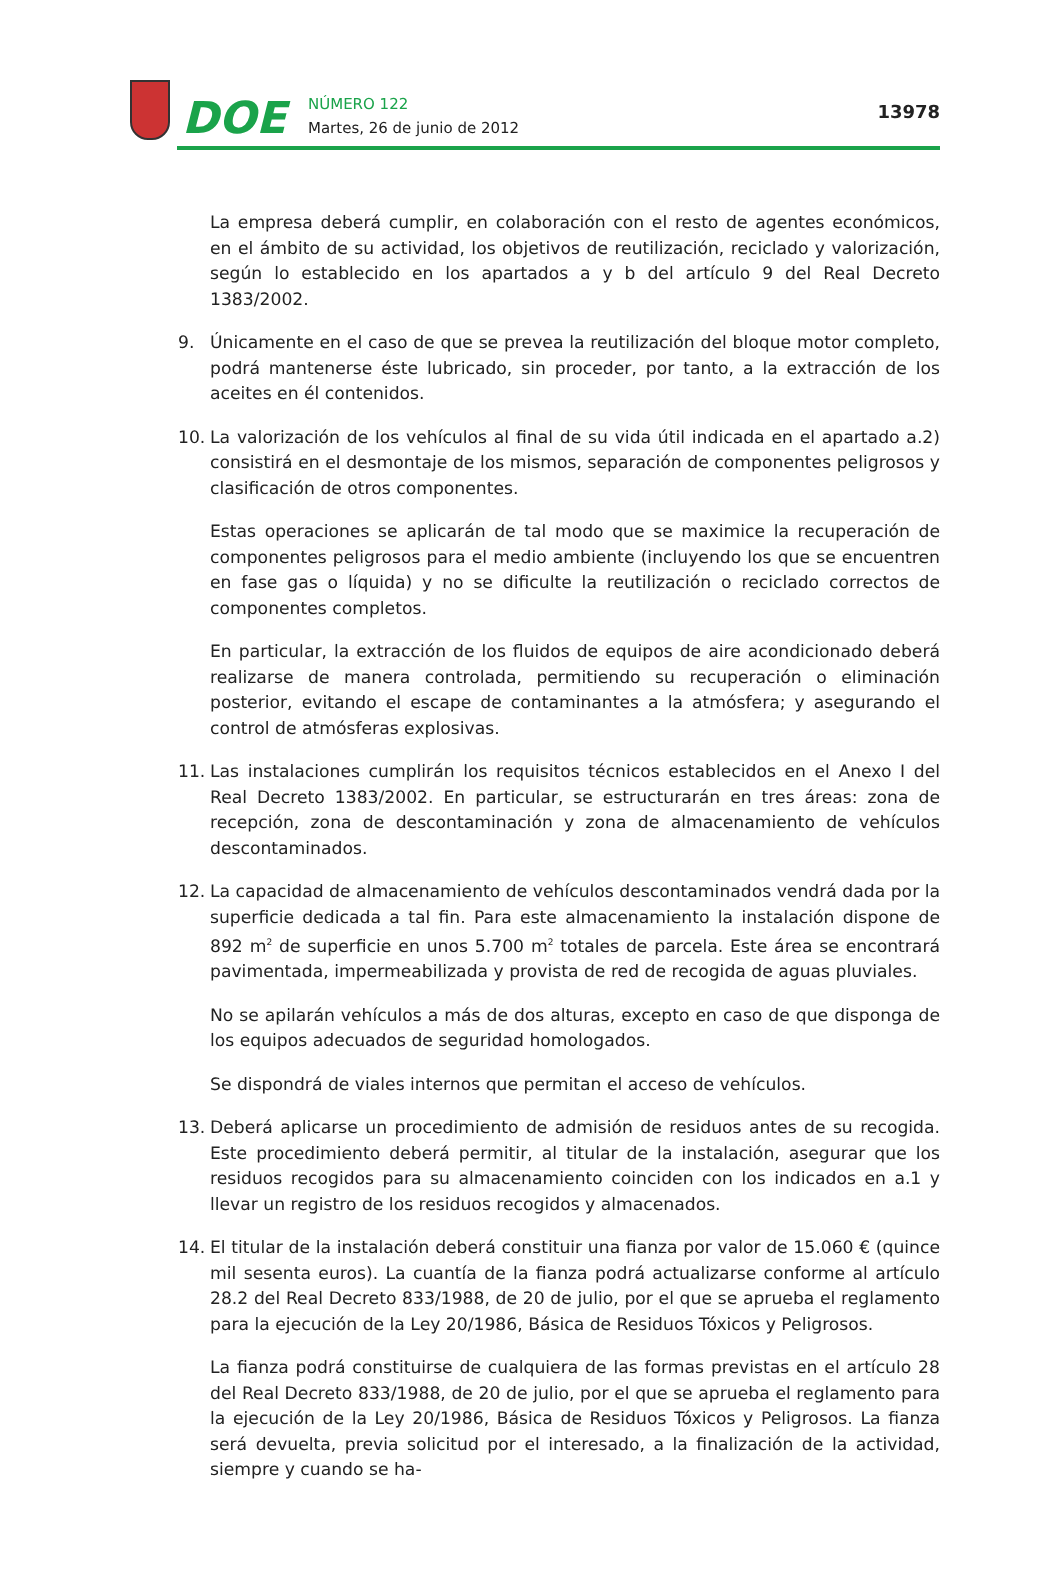DOE
NÚMERO 122
Martes, 26 de junio de 2012
13978
La empresa deberá cumplir, en colaboración con el resto de agentes económicos, en el ámbito de su actividad, los objetivos de reutilización, reciclado y valorización, según lo establecido en los apartados a y b del artículo 9 del Real Decreto 1383/2002.
9. Únicamente en el caso de que se prevea la reutilización del bloque motor completo, podrá mantenerse éste lubricado, sin proceder, por tanto, a la extracción de los aceites en él contenidos.
10. La valorización de los vehículos al final de su vida útil indicada en el apartado a.2) consistirá en el desmontaje de los mismos, separación de componentes peligrosos y clasificación de otros componentes.
Estas operaciones se aplicarán de tal modo que se maximice la recuperación de componentes peligrosos para el medio ambiente (incluyendo los que se encuentren en fase gas o líquida) y no se dificulte la reutilización o reciclado correctos de componentes completos.
En particular, la extracción de los fluidos de equipos de aire acondicionado deberá realizarse de manera controlada, permitiendo su recuperación o eliminación posterior, evitando el escape de contaminantes a la atmósfera; y asegurando el control de atmósferas explosivas.
11. Las instalaciones cumplirán los requisitos técnicos establecidos en el Anexo I del Real Decreto 1383/2002. En particular, se estructurarán en tres áreas: zona de recepción, zona de descontaminación y zona de almacenamiento de vehículos descontaminados.
12. La capacidad de almacenamiento de vehículos descontaminados vendrá dada por la superficie dedicada a tal fin. Para este almacenamiento la instalación dispone de 892 m<sup>2</sup> de superficie en unos 5.700 m<sup>2</sup> totales de parcela. Este área se encontrará pavimentada, impermeabilizada y provista de red de recogida de aguas pluviales.
No se apilarán vehículos a más de dos alturas, excepto en caso de que disponga de los equipos adecuados de seguridad homologados.
Se dispondrá de viales internos que permitan el acceso de vehículos.
13. Deberá aplicarse un procedimiento de admisión de residuos antes de su recogida. Este procedimiento deberá permitir, al titular de la instalación, asegurar que los residuos recogidos para su almacenamiento coinciden con los indicados en a.1 y llevar un registro de los residuos recogidos y almacenados.
14. El titular de la instalación deberá constituir una fianza por valor de 15.060 € (quince mil sesenta euros). La cuantía de la fianza podrá actualizarse conforme al artículo 28.2 del Real Decreto 833/1988, de 20 de julio, por el que se aprueba el reglamento para la ejecución de la Ley 20/1986, Básica de Residuos Tóxicos y Peligrosos.
La fianza podrá constituirse de cualquiera de las formas previstas en el artículo 28 del Real Decreto 833/1988, de 20 de julio, por el que se aprueba el reglamento para la ejecución de la Ley 20/1986, Básica de Residuos Tóxicos y Peligrosos. La fianza será devuelta, previa solicitud por el interesado, a la finalización de la actividad, siempre y cuando se ha-